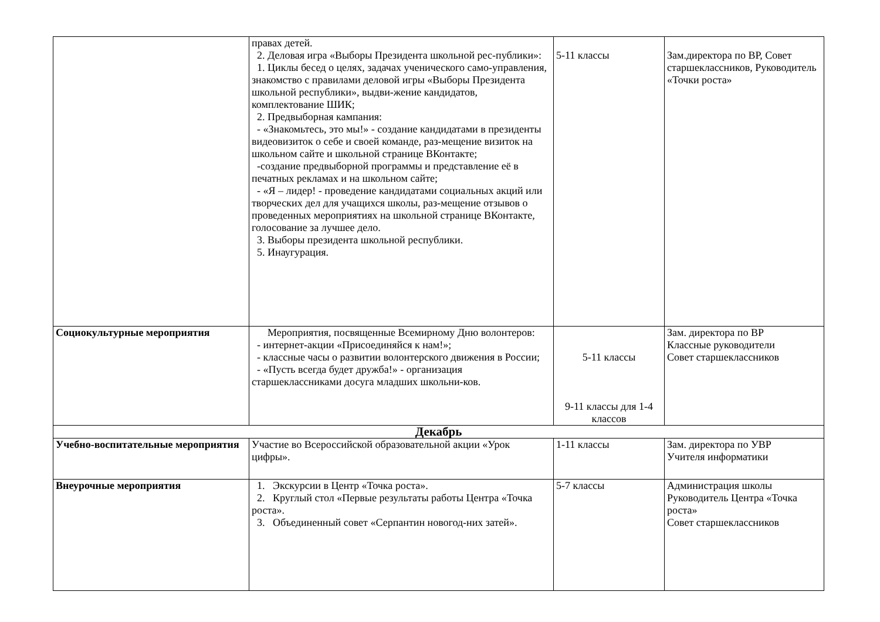| | правах детей. 2. Деловая игра «Выборы Президента школьной рес-публики»: 1. Циклы бесед о целях, задачах ученического само-управления, знакомство с правилами деловой игры «Выборы Президента школьной республики», выдви-жение кандидатов, комплектование ШИК; 2. Предвыборная кампания: - «Знакомьтесь, это мы!» - создание кандидатами в президенты видеовизиток о себе и своей команде, раз-мещение визиток на школьном сайте и школьной странице ВКонтакте; -создание предвыборной программы и представление её в печатных рекламах и на школьном сайте; - «Я – лидер! - проведение кандидатами социальных акций или творческих дел для учащихся школы, раз-мещение отзывов о проведенных мероприятиях на школьной странице ВКонтакте, голосование за лучшее дело. 3. Выборы президента школьной республики. 5. Инаугурация. | 5-11 классы | Зам.директора по ВР, Совет старшеклассников, Руководитель «Точки роста» |
| Социокультурные мероприятия | Мероприятия, посвященные Всемирному Дню волонтеров: - интернет-акции «Присоединяйся к нам!»; - классные часы о развитии волонтерского движения в России; - «Пусть всегда будет дружба!» - организация старшеклассниками досуга младших школьни-ков. | 5-11 классы 9-11 классы для 1-4 классов | Зам. директора по ВР Классные руководители Совет старшеклассников |
| Декабрь | | | |
| Учебно-воспитательные мероприятия | Участие во Всероссийской образовательной акции «Урок цифры». | 1-11 классы | Зам. директора по УВР Учителя информатики |
| Внеурочные мероприятия | 1. Экскурсии в Центр «Точка роста». 2. Круглый стол «Первые результаты работы Центра «Точка роста». 3. Объединенный совет «Серпантин новогод-них затей». | 5-7 классы | Администрация школы Руководитель Центра «Точка роста» Совет старшеклассников |